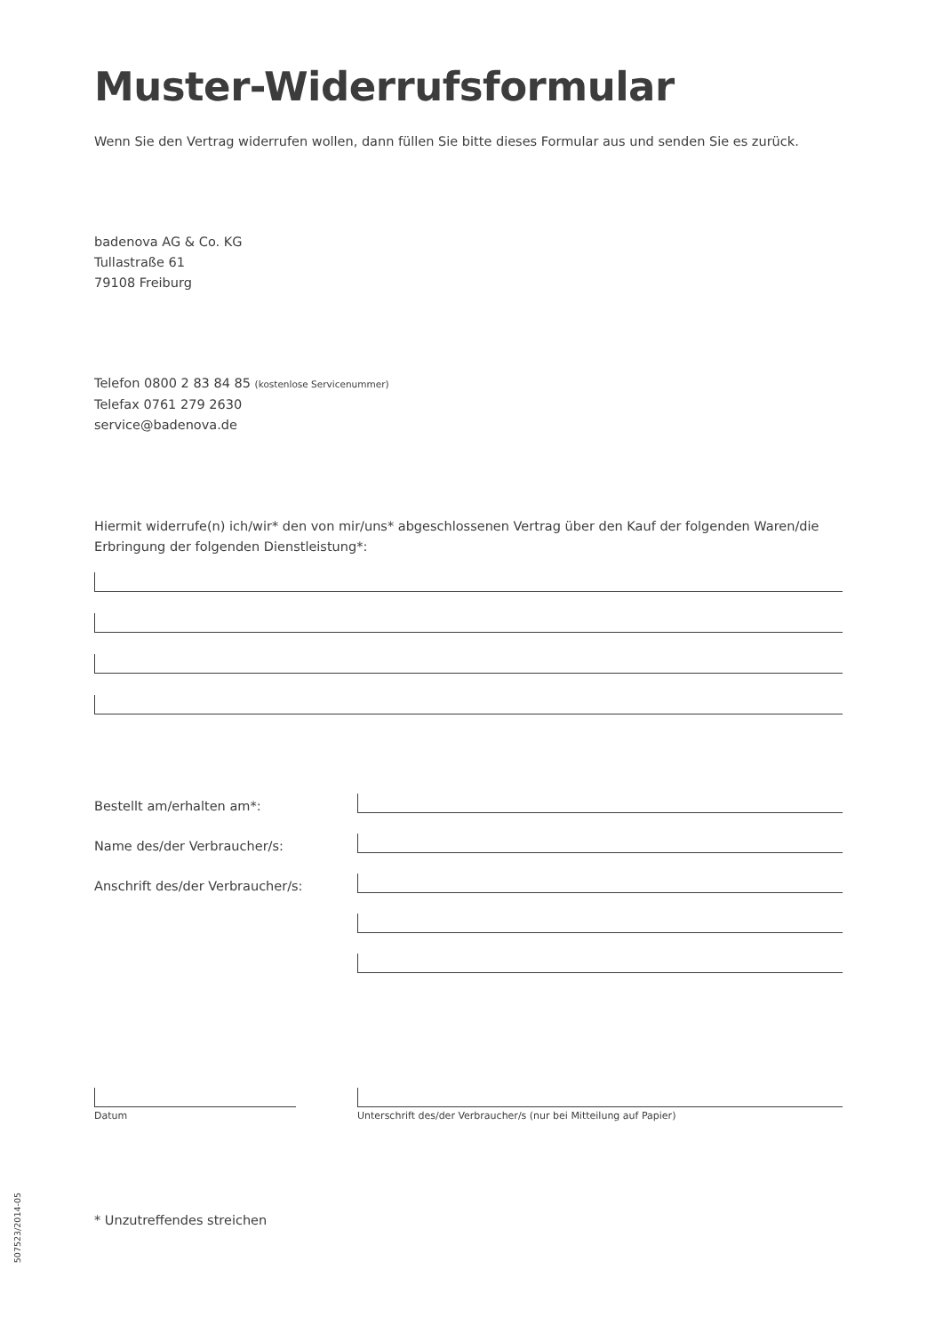Muster-Widerrufsformular
Wenn Sie den Vertrag widerrufen wollen, dann füllen Sie bitte dieses Formular aus und senden Sie es zurück.
badenova AG & Co. KG
Tullastraße 61
79108 Freiburg
Telefon 0800 2 83 84 85 (kostenlose Servicenummer)
Telefax 0761 279 2630
service@badenova.de
Hiermit widerrufe(n) ich/wir* den von mir/uns* abgeschlossenen Vertrag über den Kauf der folgenden Waren/die Erbringung der folgenden Dienstleistung*:
Bestellt am/erhalten am*:
Name des/der Verbraucher/s:
Anschrift des/der Verbraucher/s:
Datum Unterschrift des/der Verbraucher/s (nur bei Mitteilung auf Papier)
507523/2014-05
* Unzutreffendes streichen